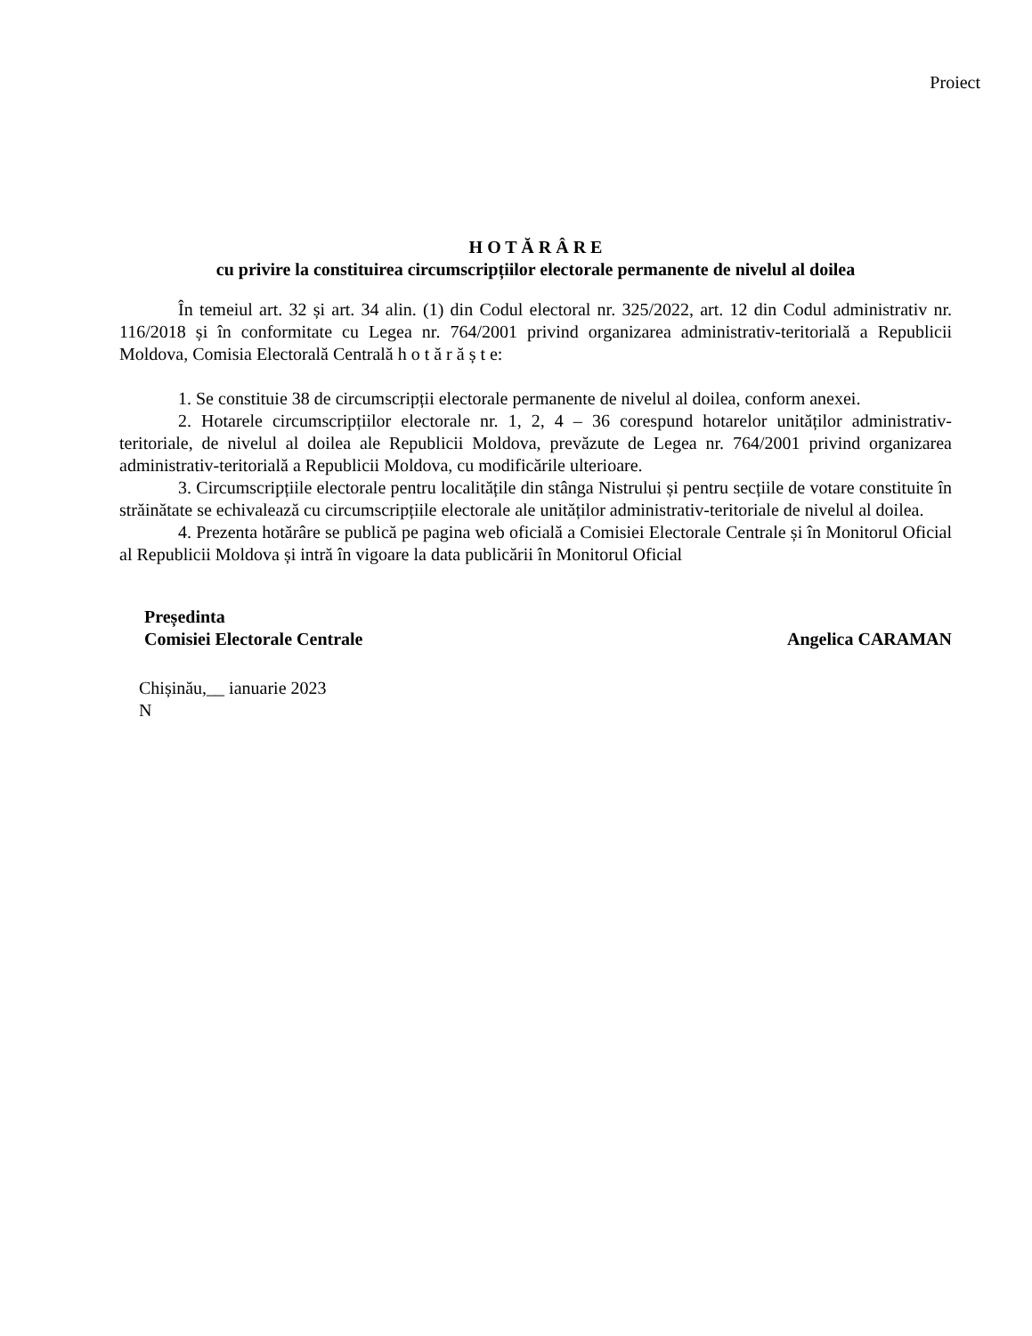Proiect
H O T Ă R Â R E
cu privire la constituirea circumscripțiilor electorale permanente de nivelul al doilea
În temeiul art. 32 și art. 34 alin. (1) din Codul electoral nr. 325/2022, art. 12 din Codul administrativ nr. 116/2018 și în conformitate cu Legea nr. 764/2001 privind organizarea administrativ-teritorială a Republicii Moldova, Comisia Electorală Centrală h o t ă r ă ș t e:
1. Se constituie 38 de circumscripții electorale permanente de nivelul al doilea, conform anexei.
2. Hotarele circumscripțiilor electorale nr. 1, 2, 4 – 36 corespund hotarelor unităților administrativ-teritoriale, de nivelul al doilea ale Republicii Moldova, prevăzute de Legea nr. 764/2001 privind organizarea administrativ-teritorială a Republicii Moldova, cu modificările ulterioare.
3. Circumscripțiile electorale pentru localitățile din stânga Nistrului și pentru secțiile de votare constituite în străinătate se echivalează cu circumscripțiile electorale ale unităților administrativ-teritoriale de nivelul al doilea.
4. Prezenta hotărâre se publică pe pagina web oficială a Comisiei Electorale Centrale și în Monitorul Oficial al Republicii Moldova și intră în vigoare la data publicării în Monitorul Oficial
Președinta
Comisiei Electorale Centrale
Angelica CARAMAN
Chișinău,__ ianuarie 2023
N